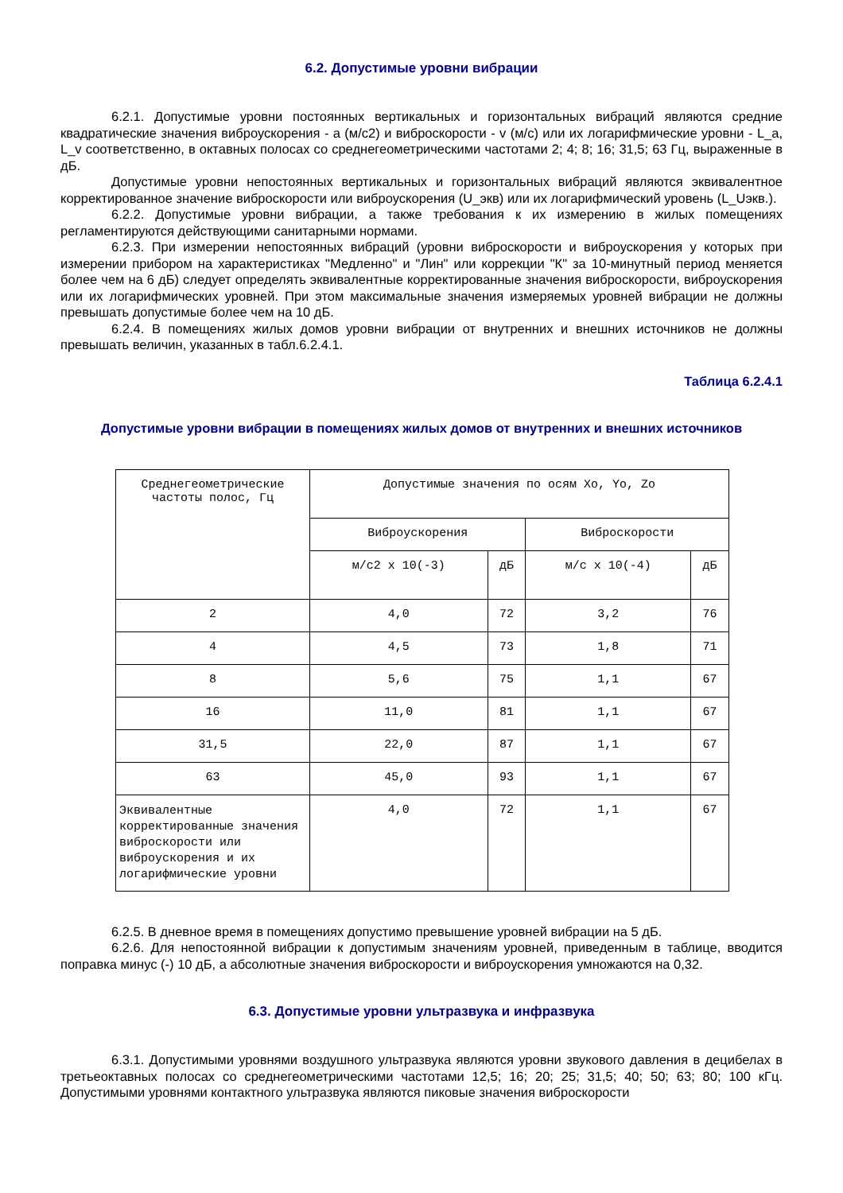6.2. Допустимые уровни вибрации
6.2.1. Допустимые уровни постоянных вертикальных и горизонтальных вибраций являются средние квадратические значения виброускорения - a (м/с2) и виброскорости - v (м/с) или их логарифмические уровни - L_a, L_v соответственно, в октавных полосах со среднегеометрическими частотами 2; 4; 8; 16; 31,5; 63 Гц, выраженные в дБ.
Допустимые уровни непостоянных вертикальных и горизонтальных вибраций являются эквивалентное корректированное значение виброскорости или виброускорения (U_экв) или их логарифмический уровень (L_Uэкв.).
6.2.2. Допустимые уровни вибрации, а также требования к их измерению в жилых помещениях регламентируются действующими санитарными нормами.
6.2.3. При измерении непостоянных вибраций (уровни виброскорости и виброускорения у которых при измерении прибором на характеристиках "Медленно" и "Лин" или коррекции "К" за 10-минутный период меняется более чем на 6 дБ) следует определять эквивалентные корректированные значения виброскорости, виброускорения или их логарифмических уровней. При этом максимальные значения измеряемых уровней вибрации не должны превышать допустимые более чем на 10 дБ.
6.2.4. В помещениях жилых домов уровни вибрации от внутренних и внешних источников не должны превышать величин, указанных в табл.6.2.4.1.
Таблица 6.2.4.1
Допустимые уровни вибрации в помещениях жилых домов от внутренних и внешних источников
| Среднегеометрические частоты полос, Гц | Допустимые значения по осям Xo, Yo, Zo | | | |
| --- | --- | --- | --- | --- |
| | Виброускорения | | Виброскорости | |
| | м/с2 x 10(-3) | дБ | м/с x 10(-4) | дБ |
| 2 | 4,0 | 72 | 3,2 | 76 |
| 4 | 4,5 | 73 | 1,8 | 71 |
| 8 | 5,6 | 75 | 1,1 | 67 |
| 16 | 11,0 | 81 | 1,1 | 67 |
| 31,5 | 22,0 | 87 | 1,1 | 67 |
| 63 | 45,0 | 93 | 1,1 | 67 |
| Эквивалентные корректированные значения виброскорости или виброускорения и их логарифмические уровни | 4,0 | 72 | 1,1 | 67 |
6.2.5. В дневное время в помещениях допустимо превышение уровней вибрации на 5 дБ.
6.2.6. Для непостоянной вибрации к допустимым значениям уровней, приведенным в таблице, вводится поправка минус (-) 10 дБ, а абсолютные значения виброскорости и виброускорения умножаются на 0,32.
6.3. Допустимые уровни ультразвука и инфразвука
6.3.1. Допустимыми уровнями воздушного ультразвука являются уровни звукового давления в децибелах в третьеоктавных полосах со среднегеометрическими частотами 12,5; 16; 20; 25; 31,5; 40; 50; 63; 80; 100 кГц. Допустимыми уровнями контактного ультразвука являются пиковые значения виброскорости